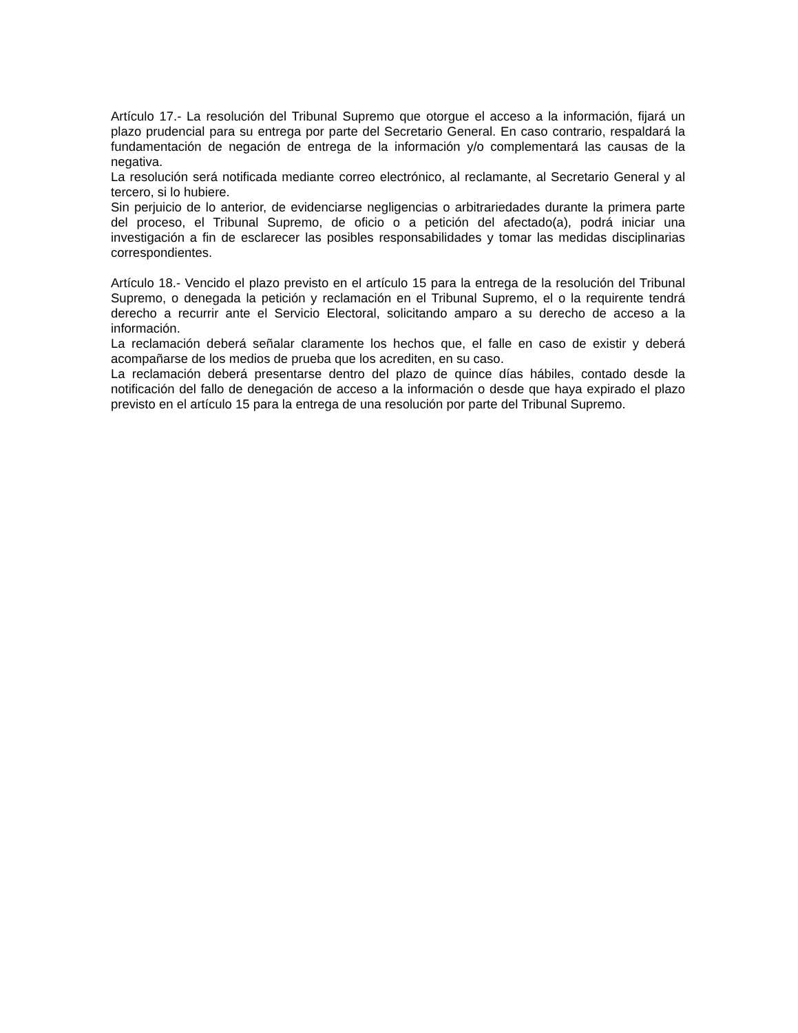Artículo 17.- La resolución del Tribunal Supremo que otorgue el acceso a la información, fijará un plazo prudencial para su entrega por parte del Secretario General. En caso contrario, respaldará la fundamentación de negación de entrega de la información y/o complementará las causas de la negativa.
La resolución será notificada mediante correo electrónico, al reclamante, al Secretario General y al tercero, si lo hubiere.
Sin perjuicio de lo anterior, de evidenciarse negligencias o arbitrariedades durante la primera parte del proceso, el Tribunal Supremo, de oficio o a petición del afectado(a), podrá iniciar una investigación a fin de esclarecer las posibles responsabilidades y tomar las medidas disciplinarias correspondientes.
Artículo 18.- Vencido el plazo previsto en el artículo 15 para la entrega de la resolución del Tribunal Supremo, o denegada la petición y reclamación en el Tribunal Supremo, el o la requirente tendrá derecho a recurrir ante el Servicio Electoral, solicitando amparo a su derecho de acceso a la información.
La reclamación deberá señalar claramente los hechos que, el falle en caso de existir y deberá acompañarse de los medios de prueba que los acrediten, en su caso.
La reclamación deberá presentarse dentro del plazo de quince días hábiles, contado desde la notificación del fallo de denegación de acceso a la información o desde que haya expirado el plazo previsto en el artículo 15 para la entrega de una resolución por parte del Tribunal Supremo.